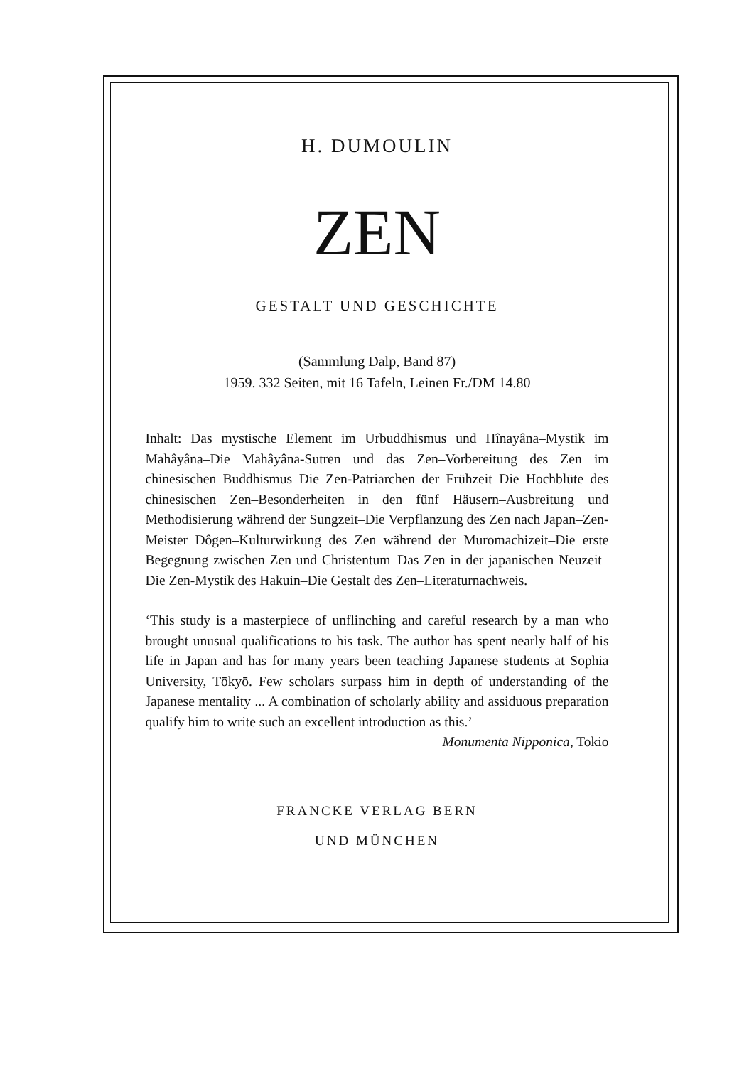H. DUMOULIN
ZEN
GESTALT UND GESCHICHTE
(Sammlung Dalp, Band 87)
1959. 332 Seiten, mit 16 Tafeln, Leinen Fr./DM 14.80
Inhalt: Das mystische Element im Urbuddhismus und Hînayâna–Mystik im Mahâyâna–Die Mahâyâna-Sutren und das Zen–Vorbereitung des Zen im chinesischen Buddhismus–Die Zen-Patriarchen der Frühzeit–Die Hochblüte des chinesischen Zen–Besonderheiten in den fünf Häusern–Ausbreitung und Methodisierung während der Sungzeit–Die Verpflanzung des Zen nach Japan–Zen-Meister Dôgen–Kulturwirkung des Zen während der Muromachizeit–Die erste Begegnung zwischen Zen und Christentum–Das Zen in der japanischen Neuzeit–Die Zen-Mystik des Hakuin–Die Gestalt des Zen–Literaturnachweis.
‘This study is a masterpiece of unflinching and careful research by a man who brought unusual qualifications to his task. The author has spent nearly half of his life in Japan and has for many years been teaching Japanese students at Sophia University, Tōkyō. Few scholars surpass him in depth of understanding of the Japanese mentality ... A combination of scholarly ability and assiduous preparation qualify him to write such an excellent introduction as this.’ Monumenta Nipponica, Tokio
FRANCKE VERLAG BERN
UND MÜNCHEN